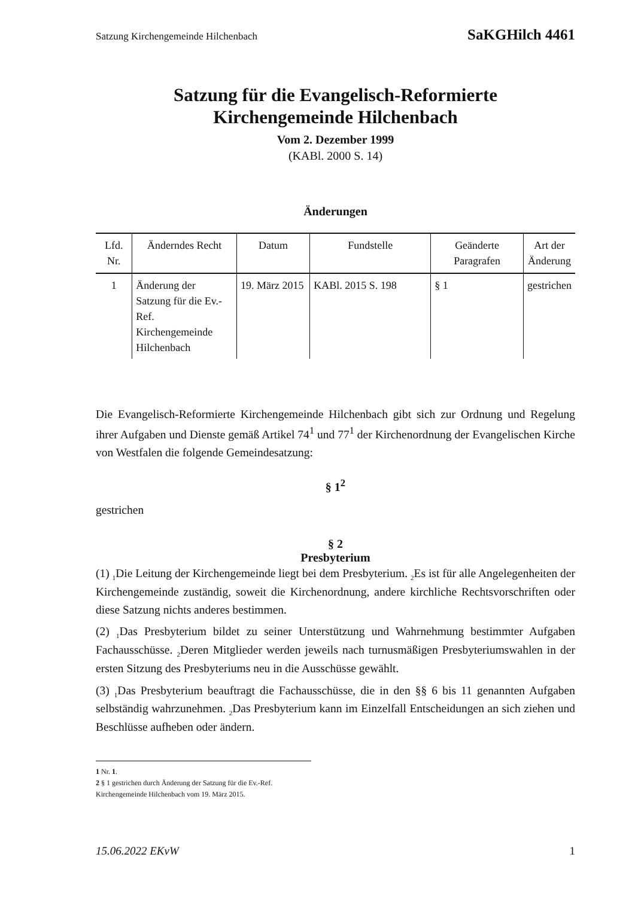Satzung Kirchengemeinde Hilchenbach SaKGHilch 4461
Satzung für die Evangelisch-Reformierte
Kirchengemeinde Hilchenbach
Vom 2. Dezember 1999
(KABl. 2000 S. 14)
Änderungen
| Lfd. Nr. | Änderndes Recht | Datum | Fundstelle | Geänderte Paragrafen | Art der Änderung |
| --- | --- | --- | --- | --- | --- |
| 1 | Änderung der Satzung für die Ev.-Ref. Kirchengemeinde Hilchenbach | 19. März 2015 | KABl. 2015 S. 198 | § 1 | gestrichen |
Die Evangelisch-Reformierte Kirchengemeinde Hilchenbach gibt sich zur Ordnung und Regelung ihrer Aufgaben und Dienste gemäß Artikel 74<sup>1</sup> und 77<sup>1</sup> der Kirchenordnung der Evangelischen Kirche von Westfalen die folgende Gemeindesatzung:
§ 1<sup>2</sup>
gestrichen
§ 2
Presbyterium
(1) <sub>1</sub>Die Leitung der Kirchengemeinde liegt bei dem Presbyterium. <sub>2</sub>Es ist für alle Angelegenheiten der Kirchengemeinde zuständig, soweit die Kirchenordnung, andere kirchliche Rechtsvorschriften oder diese Satzung nichts anderes bestimmen.
(2) <sub>1</sub>Das Presbyterium bildet zu seiner Unterstützung und Wahrnehmung bestimmter Aufgaben Fachausschüsse. <sub>2</sub>Deren Mitglieder werden jeweils nach turnusmäßigen Presbyteriumswahlen in der ersten Sitzung des Presbyteriums neu in die Ausschüsse gewählt.
(3) <sub>1</sub>Das Presbyterium beauftragt die Fachausschüsse, die in den §§ 6 bis 11 genannten Aufgaben selbständig wahrzunehmen. <sub>2</sub>Das Presbyterium kann im Einzelfall Entscheidungen an sich ziehen und Beschlüsse aufheben oder ändern.
1 Nr. 1.
2 § 1 gestrichen durch Änderung der Satzung für die Ev.-Ref. Kirchengemeinde Hilchenbach vom 19. März 2015.
15.06.2022 EKvW 1